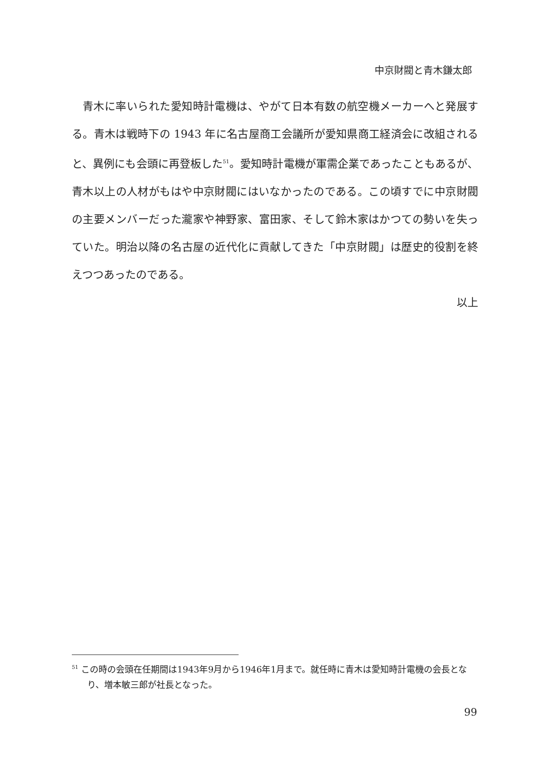中京財閥と青木鎌太郎
青木に率いられた愛知時計電機は、やがて日本有数の航空機メーカーへと発展する。青木は戦時下の 1943 年に名古屋商工会議所が愛知県商工経済会に改組されると、異例にも会頭に再登板した<sup>51</sup>。愛知時計電機が軍需企業であったこともあるが、青木以上の人材がもはや中京財閥にはいなかったのである。この頃すでに中京財閥の主要メンバーだった瀧家や神野家、富田家、そして鈴木家はかつての勢いを失っていた。明治以降の名古屋の近代化に貢献してきた「中京財閥」は歴史的役割を終えつつあったのである。
以上
<sup>51</sup> この時の会頭在任期間は1943年9月から1946年1月まで。就任時に青木は愛知時計電機の会長となり、増本敏三郎が社長となった。
99